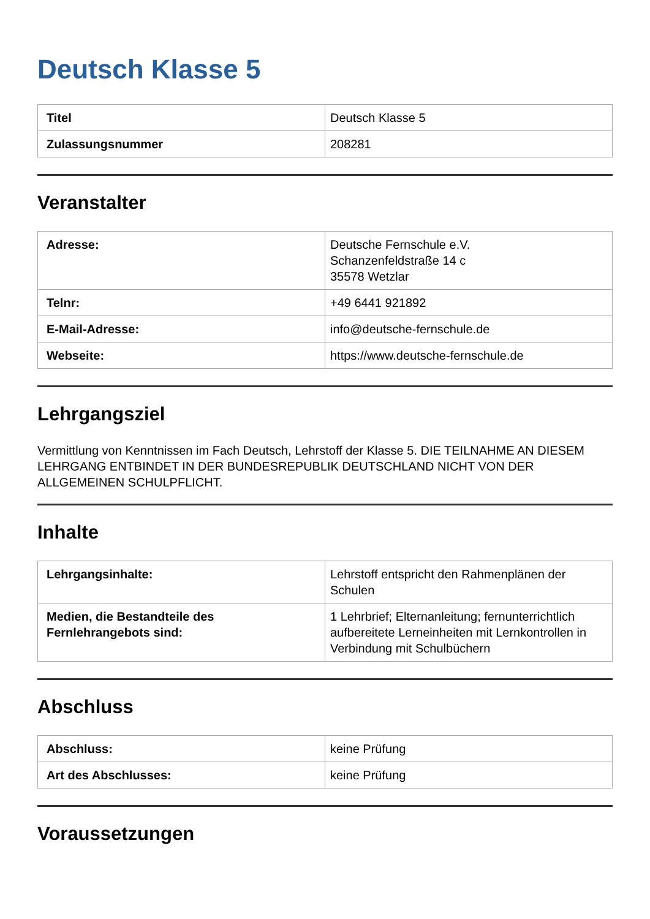Deutsch Klasse 5
| Titel | Deutsch Klasse 5 |
| Zulassungsnummer | 208281 |
Veranstalter
| Adresse: | Deutsche Fernschule e.V. Schanzenfeldstraße 14 c 35578 Wetzlar |
| Telnr: | +49 6441 921892 |
| E-Mail-Adresse: | info@deutsche-fernschule.de |
| Webseite: | https://www.deutsche-fernschule.de |
Lehrgangsziel
Vermittlung von Kenntnissen im Fach Deutsch, Lehrstoff der Klasse 5. DIE TEILNAHME AN DIESEM LEHRGANG ENTBINDET IN DER BUNDESREPUBLIK DEUTSCHLAND NICHT VON DER ALLGEMEINEN SCHULPFLICHT.
Inhalte
| Lehrgangsinhalte: | Lehrstoff entspricht den Rahmenplänen der Schulen |
| Medien, die Bestandteile des Fernlehrangebots sind: | 1 Lehrbrief; Elternanleitung; fernunterrichtlich aufbereitete Lerneinheiten mit Lernkontrollen in Verbindung mit Schulbüchern |
Abschluss
| Abschluss: | keine Prüfung |
| Art des Abschlusses: | keine Prüfung |
Voraussetzungen